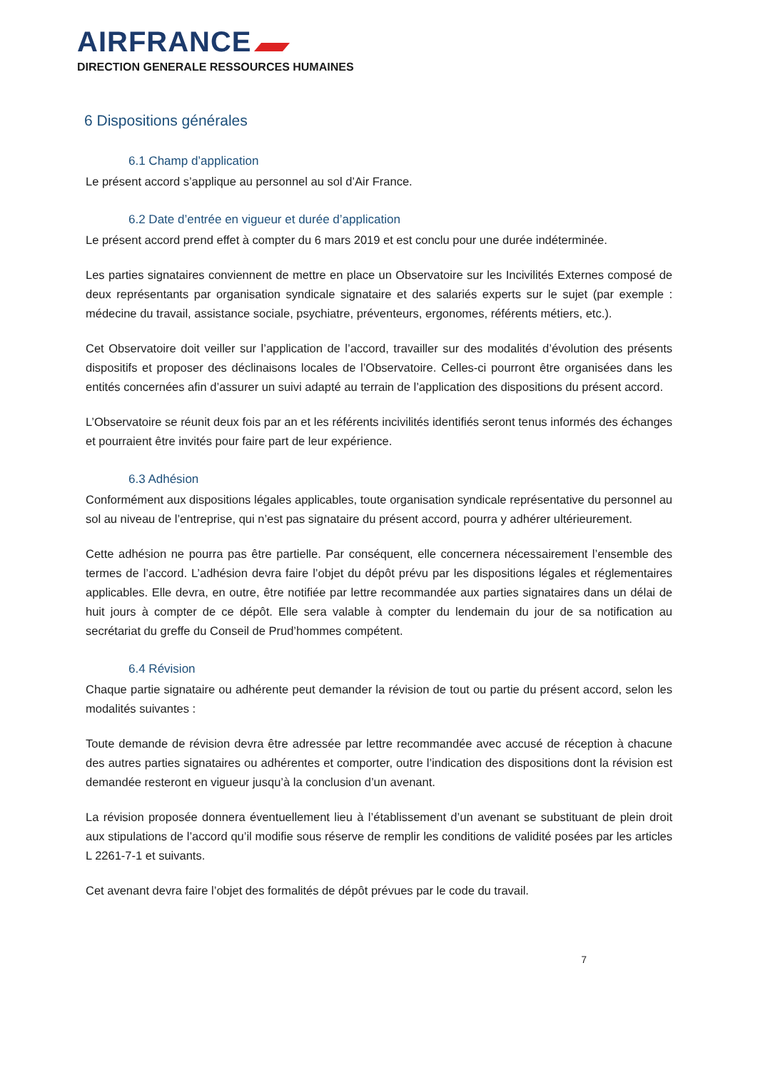AIRFRANCE
DIRECTION GENERALE RESSOURCES HUMAINES
6 Dispositions générales
6.1 Champ d’application
Le présent accord s’applique au personnel au sol d’Air France.
6.2 Date d’entrée en vigueur et durée d’application
Le présent accord prend effet à compter du 6 mars 2019 et est conclu pour une durée indéterminée.
Les parties signataires conviennent de mettre en place un Observatoire sur les Incivilités Externes composé de deux représentants par organisation syndicale signataire et des salariés experts sur le sujet (par exemple : médecine du travail, assistance sociale, psychiatre, préventeurs, ergonomes, référents métiers, etc.).
Cet Observatoire doit veiller sur l’application de l’accord, travailler sur des modalités d’évolution des présents dispositifs et proposer des déclinaisons locales de l’Observatoire. Celles-ci pourront être organisées dans les entités concernées afin d’assurer un suivi adapté au terrain de l’application des dispositions du présent accord.
L’Observatoire se réunit deux fois par an et les référents incivilités identifiés seront tenus informés des échanges et pourraient être invités pour faire part de leur expérience.
6.3 Adhésion
Conformément aux dispositions légales applicables, toute organisation syndicale représentative du personnel au sol au niveau de l’entreprise, qui n’est pas signataire du présent accord, pourra y adhérer ultérieurement.
Cette adhésion ne pourra pas être partielle. Par conséquent, elle concernera nécessairement l’ensemble des termes de l’accord. L’adhésion devra faire l’objet du dépôt prévu par les dispositions légales et réglementaires applicables. Elle devra, en outre, être notifiée par lettre recommandée aux parties signataires dans un délai de huit jours à compter de ce dépôt. Elle sera valable à compter du lendemain du jour de sa notification au secrétariat du greffe du Conseil de Prud’hommes compétent.
6.4 Révision
Chaque partie signataire ou adhérente peut demander la révision de tout ou partie du présent accord, selon les modalités suivantes :
Toute demande de révision devra être adressée par lettre recommandée avec accusé de réception à chacune des autres parties signataires ou adhérentes et comporter, outre l’indication des dispositions dont la révision est demandée resteront en vigueur jusqu’à la conclusion d’un avenant.
La révision proposée donnera éventuellement lieu à l’établissement d’un avenant se substituant de plein droit aux stipulations de l’accord qu’il modifie sous réserve de remplir les conditions de validité posées par les articles L 2261-7-1 et suivants.
Cet avenant devra faire l’objet des formalités de dépôt prévues par le code du travail.
7